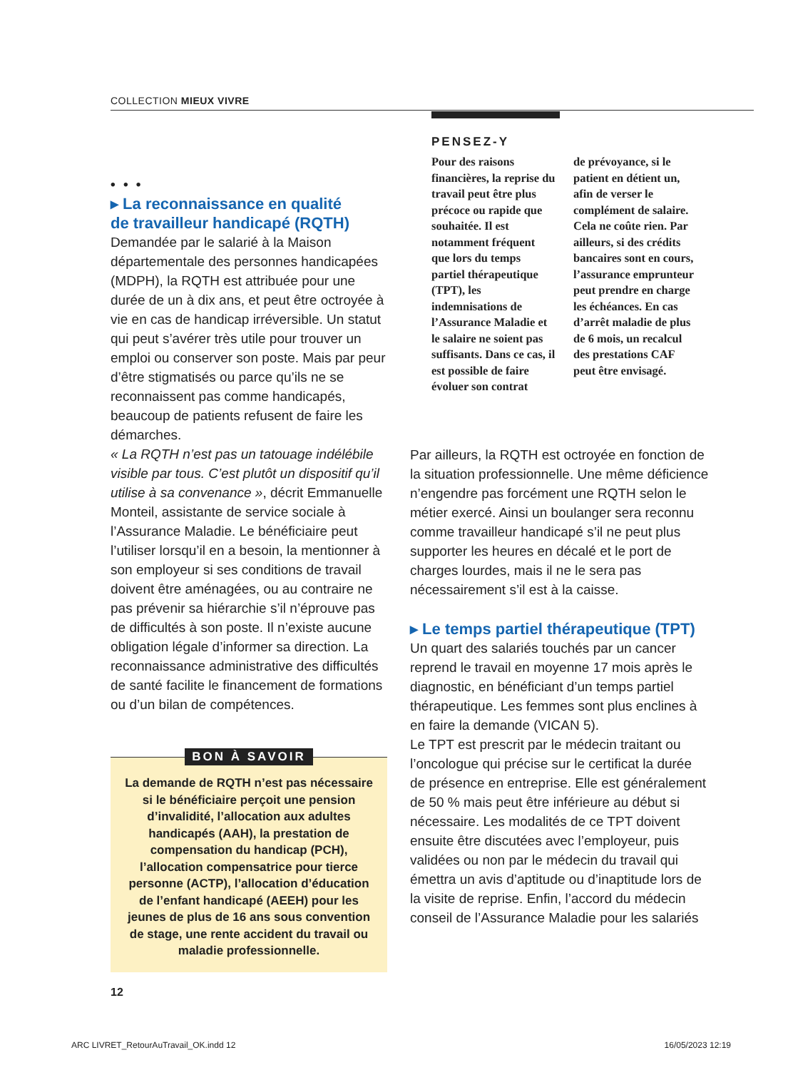COLLECTION MIEUX VIVRE
• • •
▸ La reconnaissance en qualité
de travailleur handicapé (RQTH)
Demandée par le salarié à la Maison départementale des personnes handicapées (MDPH), la RQTH est attribuée pour une durée de un à dix ans, et peut être octroyée à vie en cas de handicap irréversible. Un statut qui peut s’avérer très utile pour trouver un emploi ou conserver son poste. Mais par peur d’être stigmatisés ou parce qu’ils ne se reconnaissent pas comme handicapés, beaucoup de patients refusent de faire les démarches.
« La RQTH n’est pas un tatouage indélébile visible par tous. C’est plutôt un dispositif qu’il utilise à sa convenance », décrit Emmanuelle Monteil, assistante de service sociale à l’Assurance Maladie. Le bénéficiaire peut l’utiliser lorsqu’il en a besoin, la mentionner à son employeur si ses conditions de travail doivent être aménagées, ou au contraire ne pas prévenir sa hiérarchie s’il n’éprouve pas de difficultés à son poste. Il n’existe aucune obligation légale d’informer sa direction. La reconnaissance administrative des difficultés de santé facilite le financement de formations ou d’un bilan de compétences.
BON À SAVOIR
La demande de RQTH n’est pas nécessaire si le bénéficiaire perçoit une pension d’invalidité, l’allocation aux adultes handicapés (AAH), la prestation de compensation du handicap (PCH), l’allocation compensatrice pour tierce personne (ACTP), l’allocation d’éducation de l’enfant handicapé (AEEH) pour les jeunes de plus de 16 ans sous convention de stage, une rente accident du travail ou maladie professionnelle.
PENSEZ-Y
Pour des raisons financières, la reprise du travail peut être plus précoce ou rapide que souhaitée. Il est notamment fréquent que lors du temps partiel thérapeutique (TPT), les indemnisations de l’Assurance Maladie et le salaire ne soient pas suffisants. Dans ce cas, il est possible de faire évoluer son contrat
de prévoyance, si le patient en détient un, afin de verser le complément de salaire. Cela ne coûte rien. Par ailleurs, si des crédits bancaires sont en cours, l’assurance emprunteur peut prendre en charge les échéances. En cas d’arrêt maladie de plus de 6 mois, un recalcul des prestations CAF peut être envisagé.
Par ailleurs, la RQTH est octroyée en fonction de la situation professionnelle. Une même déficience n’engendre pas forcément une RQTH selon le métier exercé. Ainsi un boulanger sera reconnu comme travailleur handicapé s’il ne peut plus supporter les heures en décalé et le port de charges lourdes, mais il ne le sera pas nécessairement s’il est à la caisse.
▸ Le temps partiel thérapeutique (TPT)
Un quart des salariés touchés par un cancer reprend le travail en moyenne 17 mois après le diagnostic, en bénéficiant d’un temps partiel thérapeutique. Les femmes sont plus enclines à en faire la demande (VICAN 5).
Le TPT est prescrit par le médecin traitant ou l’oncologue qui précise sur le certificat la durée de présence en entreprise. Elle est généralement de 50 % mais peut être inférieure au début si nécessaire. Les modalités de ce TPT doivent ensuite être discutées avec l’employeur, puis validées ou non par le médecin du travail qui émettra un avis d’aptitude ou d’inaptitude lors de la visite de reprise. Enfin, l’accord du médecin conseil de l’Assurance Maladie pour les salariés
12
ARC LIVRET_RetourAuTravail_OK.indd 12 16/05/2023 12:19